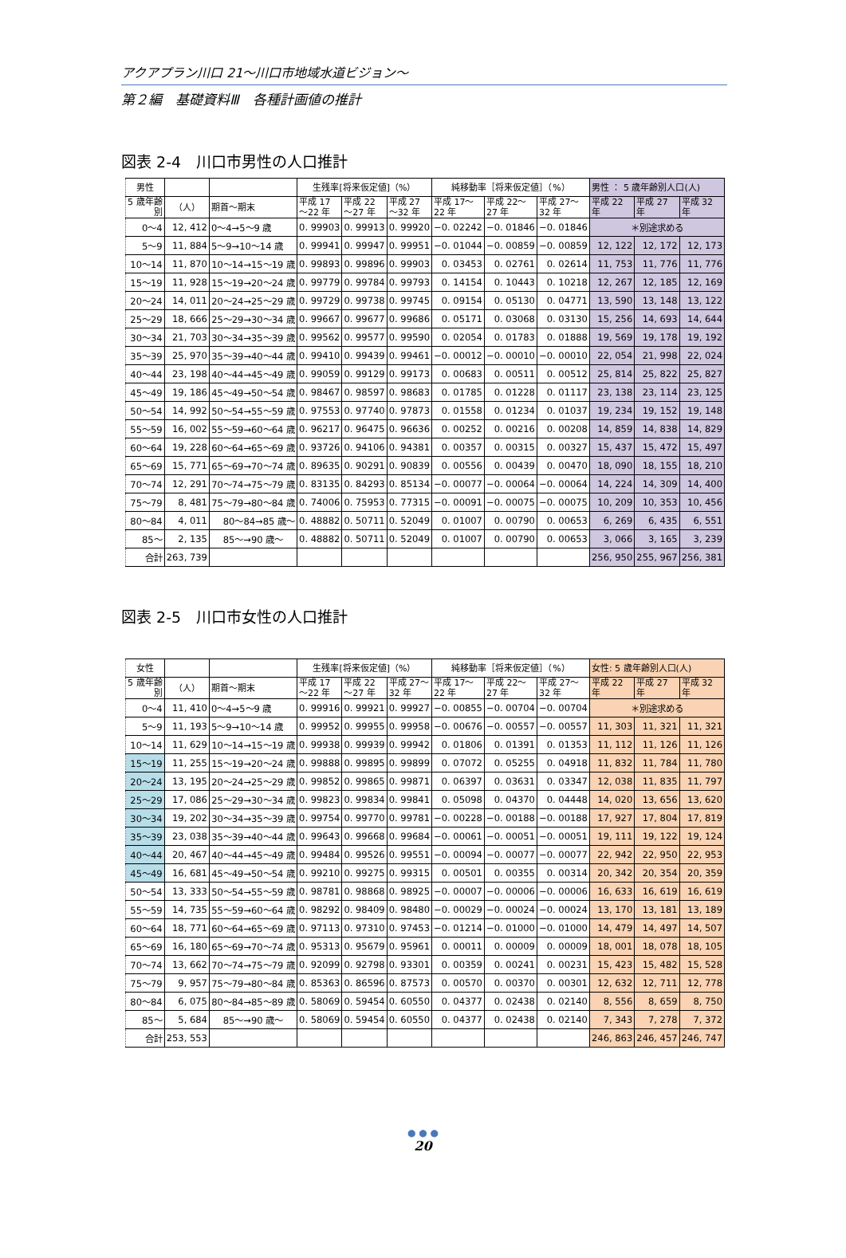アクアプラン川口 21～川口市地域水道ビジョン～
第２編　基礎資料Ⅲ　各種計画値の推計
図表 2-4　川口市男性の人口推計
| 男性 | | | 生残率[将来仮定値]（%） | | | 純移動率［将来仮定値］（%） | | | 男性 ： 5 歳年齢別人口(人) | | |
| --- | --- | --- | --- | --- | --- | --- | --- | --- | --- | --- | --- |
| 5 歳年齢 別 | （人） | 期首～期末 | 平成 17 ～22 年 | 平成 22 ～27 年 | 平成 27 ～32 年 | 平成 17～ 22 年 | 平成 22～ 27 年 | 平成 27～ 32 年 | 平成 22 年 | 平成 27 年 | 平成 32 年 |
| 0～4 | 12, 412 | 0～4→5～9 歳 | 0. 99903 | 0. 99913 | 0. 99920 | −0. 02242 | −0. 01846 | −0. 01846 | ＊別途求める | | |
| 5～9 | 11, 884 | 5～9→10～14 歳 | 0. 99941 | 0. 99947 | 0. 99951 | −0. 01044 | −0. 00859 | −0. 00859 | 12, 122 | 12, 172 | 12, 173 |
| 10～14 | 11, 870 | 10～14→15～19 歳 | 0. 99893 | 0. 99896 | 0. 99903 | 0. 03453 | 0. 02761 | 0. 02614 | 11, 753 | 11, 776 | 11, 776 |
| 15～19 | 11, 928 | 15～19→20～24 歳 | 0. 99779 | 0. 99784 | 0. 99793 | 0. 14154 | 0. 10443 | 0. 10218 | 12, 267 | 12, 185 | 12, 169 |
| 20～24 | 14, 011 | 20～24→25～29 歳 | 0. 99729 | 0. 99738 | 0. 99745 | 0. 09154 | 0. 05130 | 0. 04771 | 13, 590 | 13, 148 | 13, 122 |
| 25～29 | 18, 666 | 25～29→30～34 歳 | 0. 99667 | 0. 99677 | 0. 99686 | 0. 05171 | 0. 03068 | 0. 03130 | 15, 256 | 14, 693 | 14, 644 |
| 30～34 | 21, 703 | 30～34→35～39 歳 | 0. 99562 | 0. 99577 | 0. 99590 | 0. 02054 | 0. 01783 | 0. 01888 | 19, 569 | 19, 178 | 19, 192 |
| 35～39 | 25, 970 | 35～39→40～44 歳 | 0. 99410 | 0. 99439 | 0. 99461 | −0. 00012 | −0. 00010 | −0. 00010 | 22, 054 | 21, 998 | 22, 024 |
| 40～44 | 23, 198 | 40～44→45～49 歳 | 0. 99059 | 0. 99129 | 0. 99173 | 0. 00683 | 0. 00511 | 0. 00512 | 25, 814 | 25, 822 | 25, 827 |
| 45～49 | 19, 186 | 45～49→50～54 歳 | 0. 98467 | 0. 98597 | 0. 98683 | 0. 01785 | 0. 01228 | 0. 01117 | 23, 138 | 23, 114 | 23, 125 |
| 50～54 | 14, 992 | 50～54→55～59 歳 | 0. 97553 | 0. 97740 | 0. 97873 | 0. 01558 | 0. 01234 | 0. 01037 | 19, 234 | 19, 152 | 19, 148 |
| 55～59 | 16, 002 | 55～59→60～64 歳 | 0. 96217 | 0. 96475 | 0. 96636 | 0. 00252 | 0. 00216 | 0. 00208 | 14, 859 | 14, 838 | 14, 829 |
| 60～64 | 19, 228 | 60～64→65～69 歳 | 0. 93726 | 0. 94106 | 0. 94381 | 0. 00357 | 0. 00315 | 0. 00327 | 15, 437 | 15, 472 | 15, 497 |
| 65～69 | 15, 771 | 65～69→70～74 歳 | 0. 89635 | 0. 90291 | 0. 90839 | 0. 00556 | 0. 00439 | 0. 00470 | 18, 090 | 18, 155 | 18, 210 |
| 70～74 | 12, 291 | 70～74→75～79 歳 | 0. 83135 | 0. 84293 | 0. 85134 | −0. 00077 | −0. 00064 | −0. 00064 | 14, 224 | 14, 309 | 14, 400 |
| 75～79 | 8, 481 | 75～79→80～84 歳 | 0. 74006 | 0. 75953 | 0. 77315 | −0. 00091 | −0. 00075 | −0. 00075 | 10, 209 | 10, 353 | 10, 456 |
| 80～84 | 4, 011 | 80～84→85 歳～ | 0. 48882 | 0. 50711 | 0. 52049 | 0. 01007 | 0. 00790 | 0. 00653 | 6, 269 | 6, 435 | 6, 551 |
| 85～ | 2, 135 | 85～→90 歳～ | 0. 48882 | 0. 50711 | 0. 52049 | 0. 01007 | 0. 00790 | 0. 00653 | 3, 066 | 3, 165 | 3, 239 |
| 合計 | 263, 739 | | | | | | | | 256, 950 | 255, 967 | 256, 381 |
図表 2-5　川口市女性の人口推計
| 女性 | | | 生残率[将来仮定値]（%） | | | 純移動率［将来仮定値］（%） | | | 女性: 5 歳年齢別人口(人) | | |
| --- | --- | --- | --- | --- | --- | --- | --- | --- | --- | --- | --- |
| 5 歳年齢 別 | （人） | 期首～期末 | 平成 17 ～22 年 | 平成 22 ～27 年 | 平成 27～ 32 年 | 平成 17～ 22 年 | 平成 22～ 27 年 | 平成 27～ 32 年 | 平成 22 年 | 平成 27 年 | 平成 32 年 |
| 0～4 | 11, 410 | 0～4→5～9 歳 | 0. 99916 | 0. 99921 | 0. 99927 | −0. 00855 | −0. 00704 | −0. 00704 | ＊別途求める | | |
| 5～9 | 11, 193 | 5～9→10～14 歳 | 0. 99952 | 0. 99955 | 0. 99958 | −0. 00676 | −0. 00557 | −0. 00557 | 11, 303 | 11, 321 | 11, 321 |
| 10～14 | 11, 629 | 10～14→15～19 歳 | 0. 99938 | 0. 99939 | 0. 99942 | 0. 01806 | 0. 01391 | 0. 01353 | 11, 112 | 11, 126 | 11, 126 |
| 15～19 | 11, 255 | 15～19→20～24 歳 | 0. 99888 | 0. 99895 | 0. 99899 | 0. 07072 | 0. 05255 | 0. 04918 | 11, 832 | 11, 784 | 11, 780 |
| 20～24 | 13, 195 | 20～24→25～29 歳 | 0. 99852 | 0. 99865 | 0. 99871 | 0. 06397 | 0. 03631 | 0. 03347 | 12, 038 | 11, 835 | 11, 797 |
| 25～29 | 17, 086 | 25～29→30～34 歳 | 0. 99823 | 0. 99834 | 0. 99841 | 0. 05098 | 0. 04370 | 0. 04448 | 14, 020 | 13, 656 | 13, 620 |
| 30～34 | 19, 202 | 30～34→35～39 歳 | 0. 99754 | 0. 99770 | 0. 99781 | −0. 00228 | −0. 00188 | −0. 00188 | 17, 927 | 17, 804 | 17, 819 |
| 35～39 | 23, 038 | 35～39→40～44 歳 | 0. 99643 | 0. 99668 | 0. 99684 | −0. 00061 | −0. 00051 | −0. 00051 | 19, 111 | 19, 122 | 19, 124 |
| 40～44 | 20, 467 | 40～44→45～49 歳 | 0. 99484 | 0. 99526 | 0. 99551 | −0. 00094 | −0. 00077 | −0. 00077 | 22, 942 | 22, 950 | 22, 953 |
| 45～49 | 16, 681 | 45～49→50～54 歳 | 0. 99210 | 0. 99275 | 0. 99315 | 0. 00501 | 0. 00355 | 0. 00314 | 20, 342 | 20, 354 | 20, 359 |
| 50～54 | 13, 333 | 50～54→55～59 歳 | 0. 98781 | 0. 98868 | 0. 98925 | −0. 00007 | −0. 00006 | −0. 00006 | 16, 633 | 16, 619 | 16, 619 |
| 55～59 | 14, 735 | 55～59→60～64 歳 | 0. 98292 | 0. 98409 | 0. 98480 | −0. 00029 | −0. 00024 | −0. 00024 | 13, 170 | 13, 181 | 13, 189 |
| 60～64 | 18, 771 | 60～64→65～69 歳 | 0. 97113 | 0. 97310 | 0. 97453 | −0. 01214 | −0. 01000 | −0. 01000 | 14, 479 | 14, 497 | 14, 507 |
| 65～69 | 16, 180 | 65～69→70～74 歳 | 0. 95313 | 0. 95679 | 0. 95961 | 0. 00011 | 0. 00009 | 0. 00009 | 18, 001 | 18, 078 | 18, 105 |
| 70～74 | 13, 662 | 70～74→75～79 歳 | 0. 92099 | 0. 92798 | 0. 93301 | 0. 00359 | 0. 00241 | 0. 00231 | 15, 423 | 15, 482 | 15, 528 |
| 75～79 | 9, 957 | 75～79→80～84 歳 | 0. 85363 | 0. 86596 | 0. 87573 | 0. 00570 | 0. 00370 | 0. 00301 | 12, 632 | 12, 711 | 12, 778 |
| 80～84 | 6, 075 | 80～84→85～89 歳 | 0. 58069 | 0. 59454 | 0. 60550 | 0. 04377 | 0. 02438 | 0. 02140 | 8, 556 | 8, 659 | 8, 750 |
| 85～ | 5, 684 | 85～→90 歳～ | 0. 58069 | 0. 59454 | 0. 60550 | 0. 04377 | 0. 02438 | 0. 02140 | 7, 343 | 7, 278 | 7, 372 |
| 合計 | 253, 553 | | | | | | | | 246, 863 | 246, 457 | 246, 747 |
● ● ●
20